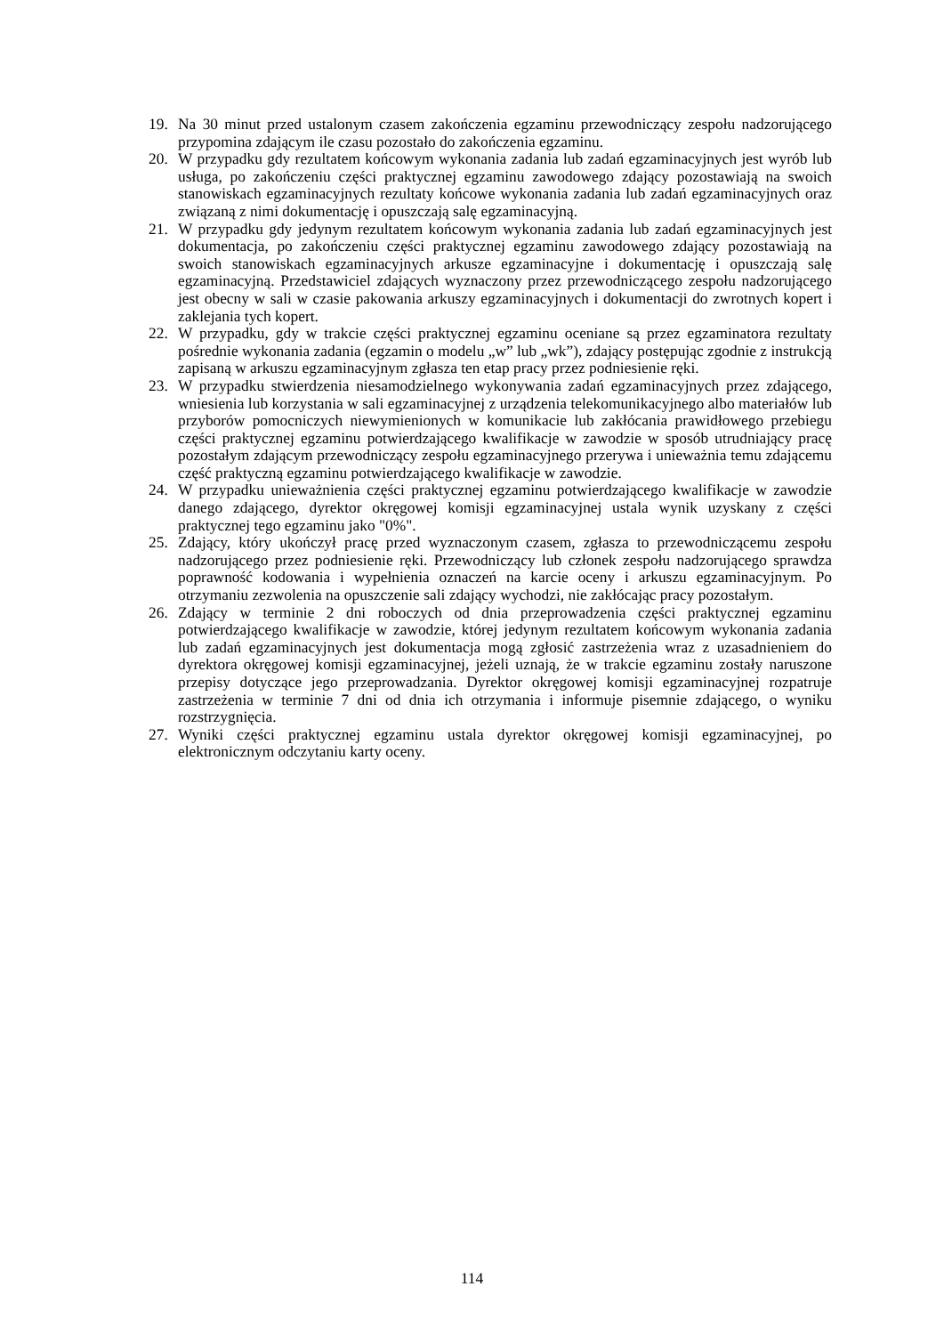19. Na 30 minut przed ustalonym czasem zakończenia egzaminu przewodniczący zespołu nadzorującego przypomina zdającym ile czasu pozostało do zakończenia egzaminu.
20. W przypadku gdy rezultatem końcowym wykonania zadania lub zadań egzaminacyjnych jest wyrób lub usługa, po zakończeniu części praktycznej egzaminu zawodowego zdający pozostawiają na swoich stanowiskach egzaminacyjnych rezultaty końcowe wykonania zadania lub zadań egzaminacyjnych oraz związaną z nimi dokumentację i opuszczają salę egzaminacyjną.
21. W przypadku gdy jedynym rezultatem końcowym wykonania zadania lub zadań egzaminacyjnych jest dokumentacja, po zakończeniu części praktycznej egzaminu zawodowego zdający pozostawiają na swoich stanowiskach egzaminacyjnych arkusze egzaminacyjne i dokumentację i opuszczają salę egzaminacyjną. Przedstawiciel zdających wyznaczony przez przewodniczącego zespołu nadzorującego jest obecny w sali w czasie pakowania arkuszy egzaminacyjnych i dokumentacji do zwrotnych kopert i zaklejania tych kopert.
22. W przypadku, gdy w trakcie części praktycznej egzaminu oceniane są przez egzaminatora rezultaty pośrednie wykonania zadania (egzamin o modelu „w” lub „wk”), zdający postępując zgodnie z instrukcją zapisaną w arkuszu egzaminacyjnym zgłasza ten etap pracy przez podniesienie ręki.
23. W przypadku stwierdzenia niesamodzielnego wykonywania zadań egzaminacyjnych przez zdającego, wniesienia lub korzystania w sali egzaminacyjnej z urządzenia telekomunikacyjnego albo materiałów lub przyborów pomocniczych niewymienionych w komunikacie lub zakłócania prawidłowego przebiegu części praktycznej egzaminu potwierdzającego kwalifikacje w zawodzie w sposób utrudniający pracę pozostałym zdającym przewodniczący zespołu egzaminacyjnego przerywa i unieważnia temu zdającemu część praktyczną egzaminu potwierdzającego kwalifikacje w zawodzie.
24. W przypadku unieważnienia części praktycznej egzaminu potwierdzającego kwalifikacje w zawodzie danego zdającego, dyrektor okręgowej komisji egzaminacyjnej ustala wynik uzyskany z części praktycznej tego egzaminu jako "0%".
25. Zdający, który ukończył pracę przed wyznaczonym czasem, zgłasza to przewodniczącemu zespołu nadzorującego przez podniesienie ręki. Przewodniczący lub członek zespołu nadzorującego sprawdza poprawność kodowania i wypełnienia oznaczeń na karcie oceny i arkuszu egzaminacyjnym. Po otrzymaniu zezwolenia na opuszczenie sali zdający wychodzi, nie zakłócając pracy pozostałym.
26. Zdający w terminie 2 dni roboczych od dnia przeprowadzenia części praktycznej egzaminu potwierdzającego kwalifikacje w zawodzie, której jedynym rezultatem końcowym wykonania zadania lub zadań egzaminacyjnych jest dokumentacja mogą zgłosić zastrzeżenia wraz z uzasadnieniem do dyrektora okręgowej komisji egzaminacyjnej, jeżeli uznają, że w trakcie egzaminu zostały naruszone przepisy dotyczące jego przeprowadzania. Dyrektor okręgowej komisji egzaminacyjnej rozpatruje zastrzeżenia w terminie 7 dni od dnia ich otrzymania i informuje pisemnie zdającego, o wyniku rozstrzygnięcia.
27. Wyniki części praktycznej egzaminu ustala dyrektor okręgowej komisji egzaminacyjnej, po elektronicznym odczytaniu karty oceny.
114